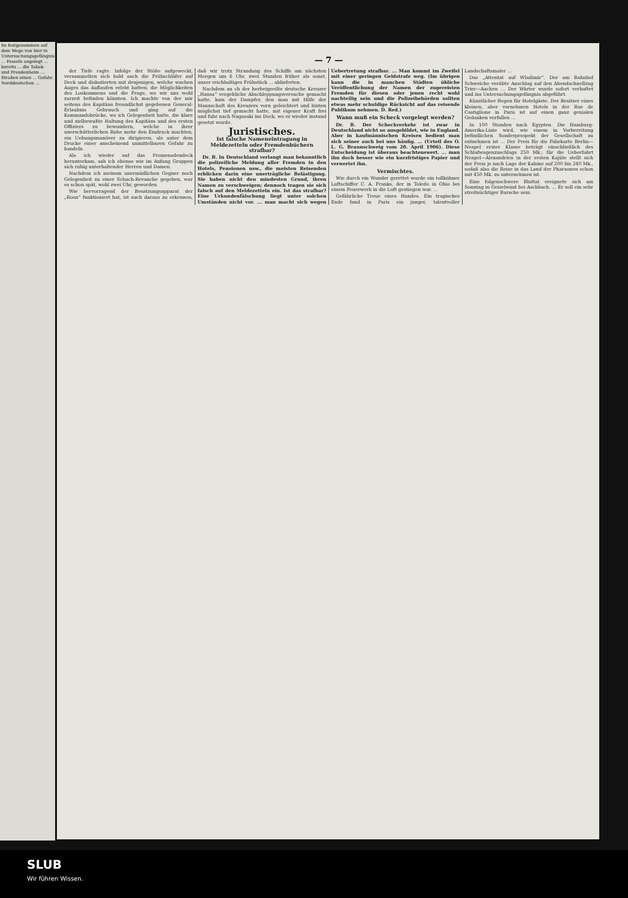hn festgenommen auf dem Wege von hier in Untersuchungsgefängnis ... Fesseln angelegt ... bereits ... die Tabak- und Freudenheim ... Straßen einen ... Gefahr. Norddeutschen ...
— 7 —
der Tiefe ragte. Infolge der Stöße aufgeweckt, versammelten sich bald auch die Frühschläfer auf Deck und diskutierten mit denjenigen, welche wachen Auges das Auflaufen erlebt hatten; die Möglichkeiten des Loskommens und die Frage, wo wir uns wohl zurzeit befinden könnten. Ich machte von der mir seitens des Kapitäns freundlichst gegebenen General-Erlaubnis Gebrauch und ging auf die Kommandobrücke, wo ich Gelegenheit hatte, die klare und zielbewußte Haltung des Kapitäns und des ersten Offiziers zu bewundern, welche in ihrer unerschütterlichen Ruhe mehr den Eindruck machten, ein Uebungsmanöver zu dirigieren, als unter dem Drucke einer anscheinend unmittelbaren Gefahr zu handeln.
Als ich wieder auf das Promenadendeck herunterkam, sah ich ebenso wie im Anfang Gruppen sich ruhig unterhaltender Herren und Damen.
Nachdem ich meinem unermüdlichen Gegner noch Gelegenheit zu einer Schach-Revanche gegeben, war es schon spät, wohl zwei Uhr, geworden.
Wie hervorragend der Besatzungsapparat der „Roon“ funktioniert hat, ist auch daraus zu erkennen, daß wir trotz Strandung des Schiffs am nächsten Morgen um 6 Uhr, zwei Stunden früher als sonst, unser reichhaltiges Frühstück ... ablieferten.
Nachdem an ch der herbeigeeilte deutsche Kreuzer „Hansa“ vergebliche Abschleppungsversuche gemacht hatte, kam der Dampfer, den man mit Hilfe der Mannschaft des Kreuzers vorn geleichtert und hinten möglichst tief gemacht hatte, mit eigener Kraft frei und fuhr nach Nagasaki ins Dock, wo er wieder instand gesetzt wurde.
Juristisches.
Ist falsche Nameneintragung in Meldezetteln oder Fremdenbüchern strafbar?
Dr. B. In Deutschland verlangt man bekanntlich die polizeiliche Meldung aller Fremden in den Hotels, Pensionen usw., die meisten Reisenden erblicken darin eine unerträgliche Belästigung. Sie haben nicht den mindesten Grund, ihren Namen zu verschweigen; dennoch tragen sie sich falsch auf den Meldezetteln ein. Ist das strafbar? Eine Urkundenfälschung liegt unter solchen Umständen nicht vor. ... man macht sich wegen Uebertretung strafbar. ... Man kommt im Zweifel mit einer geringen Geldstrafe weg. (Im übrigen kann die in manchen Städten übliche Veröffentlichung der Namen der zugereisten Fremden für diesen oder jenen recht wohl nachteilig sein und die Polizeibehörden sollten etwas mehr schuldige Rücksicht auf das reisende Publikum nehmen. D. Red.)
Wann muß ein Scheck vorgelegt werden?
Dr. B. Der Scheckverkehr ist zwar in Deutschland nicht so ausgebildet, wie in England. Aber in kaufmännischen Kreisen bedient man sich seiner auch bei uns häufig. ... (Urteil des O. L. G. Braunschweig vom 20. April 1906). Diese Entscheidung ist überaus beachtenswert. ... man ihn doch besser wie ein kurzfristiges Papier und verwertet ihn.
Vermischtes.
Wie durch ein Wunder gerettet wurde ein tollkühner Luftschiffer C. A. Franks, der in Toledo in Ohio bei einem Feuerwerk in die Luft gestiegen war. ...
Gefährliche Treue eines Hundes. Ein tragisches Ende fand in Paris ein junger, talentvoller Landschaftsmaler ...
Das „Attentat auf Wladimir“. Der am Bahnhof Schweiche verübte Anschlag auf den Abendschnellzug Trier—Aachen ... Der Wärter wurde sofort verhaftet und ins Untersuchungsgefängnis abgeführt.
Künstlicher Regen für Hotelgäste. Der Besitzer eines kleinen, aber vornehmen Hotels in der Rue de Castiglione in Paris ist auf einen ganz genialen Gedanken verfallen ...
In 100 Stunden nach Egypten. Die Hamburg-Amerika-Linie wird, wie einem in Vorbereitung befindlichen Sonderprospekt der Gesellschaft zu entnehmen ist ... Der Preis für die Fahrkarte Berlin—Neapel erster Klasse beträgt einschließlich des Schlafwagenzuschlags 250 Mk.; für die Ueberfahrt Neapel—Alexandrien in der ersten Kajüte stellt sich der Preis je nach Lage der Kabine auf 200 bis 240 Mk., sodaß also die Reise in das Land der Pharaonen schon mit 450 Mk. zu unternehmen ist.
Eine folgenschwere Bluttat ereignete sich am Sonntag in Geiselwind bei Aschbach. ... Er soll ein sehr streitsüchtiger Bursche sein.
SLUB
Wir führen Wissen.